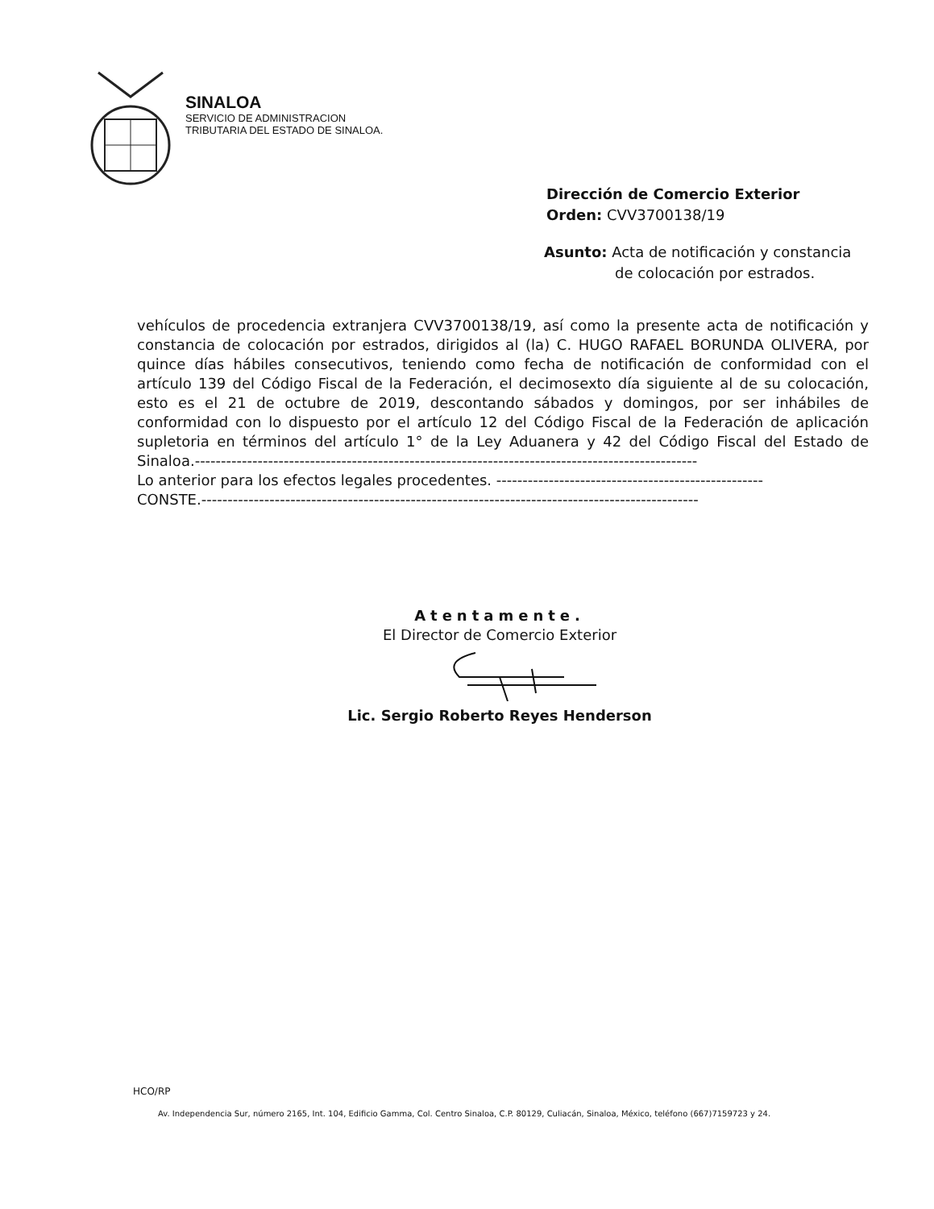SINALOA
SERVICIO DE ADMINISTRACION
TRIBUTARIA DEL ESTADO DE SINALOA.
Dirección de Comercio Exterior
Orden: CVV3700138/19
Asunto: Acta de notificación y constancia
de colocación por estrados.
vehículos de procedencia extranjera CVV3700138/19, así como la presente acta de notificación y constancia de colocación por estrados, dirigidos al (la) C. HUGO RAFAEL BORUNDA OLIVERA, por quince días hábiles consecutivos, teniendo como fecha de notificación de conformidad con el artículo 139 del Código Fiscal de la Federación, el decimosexto día siguiente al de su colocación, esto es el 21 de octubre de 2019, descontando sábados y domingos, por ser inhábiles de conformidad con lo dispuesto por el artículo 12 del Código Fiscal de la Federación de aplicación supletoria en términos del artículo 1° de la Ley Aduanera y 42 del Código Fiscal del Estado de Sinaloa.------------------------------------------------------------------------------------------------
Lo anterior para los efectos legales procedentes. ---------------------------------------------------
CONSTE.-----------------------------------------------------------------------------------------------
Atentamente.
El Director de Comercio Exterior
Lic. Sergio Roberto Reyes Henderson
HCO/RP
Av. Independencia Sur, número 2165, Int. 104, Edificio Gamma, Col. Centro Sinaloa, C.P. 80129, Culiacán, Sinaloa, México, teléfono (667)7159723 y 24.